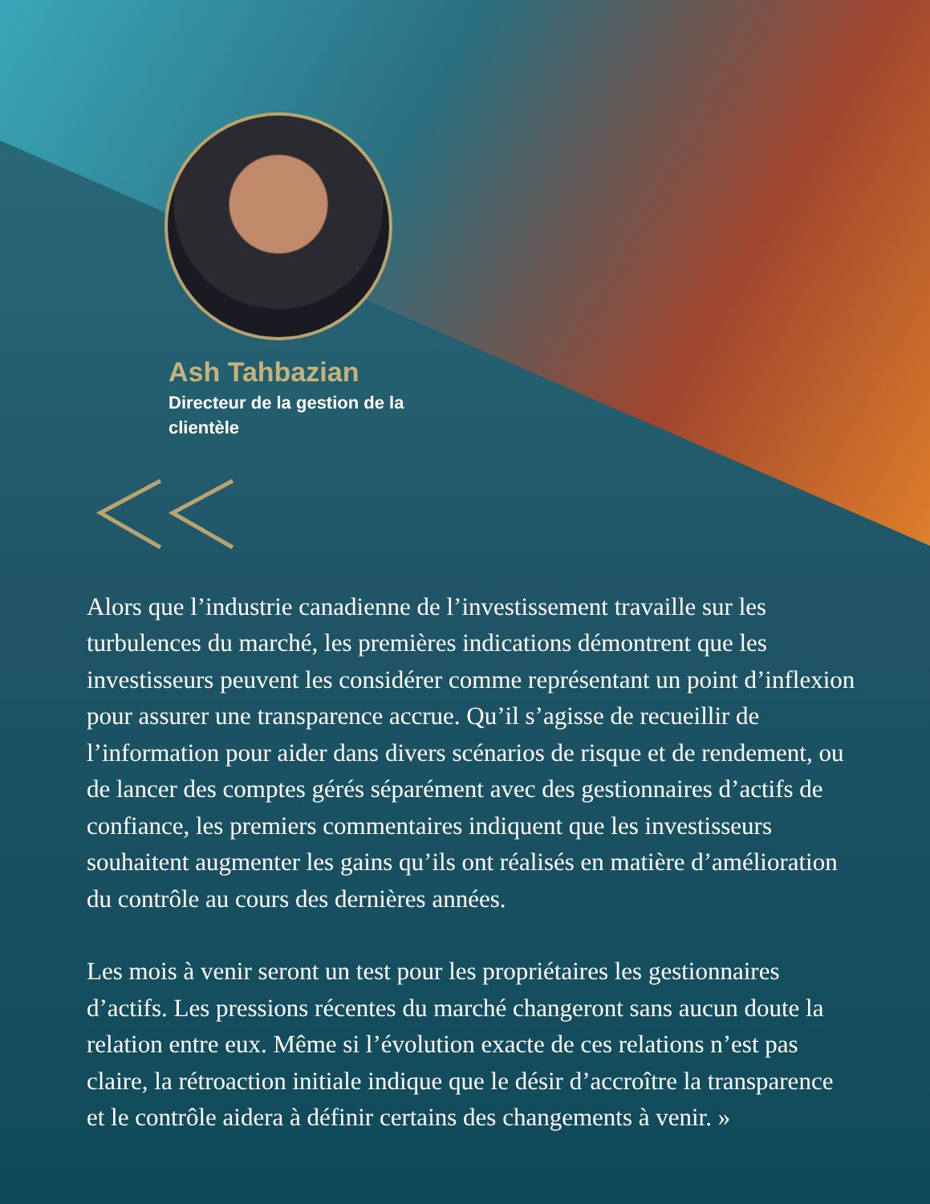Ash Tahbazian
Directeur de la gestion de la clientèle
Alors que l’industrie canadienne de l’investissement travaille sur les turbulences du marché, les premières indications démontrent que les investisseurs peuvent les considérer comme représentant un point d’inflexion pour assurer une transparence accrue. Qu’il s’agisse de recueillir de l’information pour aider dans divers scénarios de risque et de rendement, ou de lancer des comptes gérés séparément avec des gestionnaires d’actifs de confiance, les premiers commentaires indiquent que les investisseurs souhaitent augmenter les gains qu’ils ont réalisés en matière d’amélioration du contrôle au cours des dernières années.
Les mois à venir seront un test pour les propriétaires les gestionnaires d’actifs. Les pressions récentes du marché changeront sans aucun doute la relation entre eux. Même si l’évolution exacte de ces relations n’est pas claire, la rétroaction initiale indique que le désir d’accroître la transparence et le contrôle aidera à définir certains des changements à venir. »